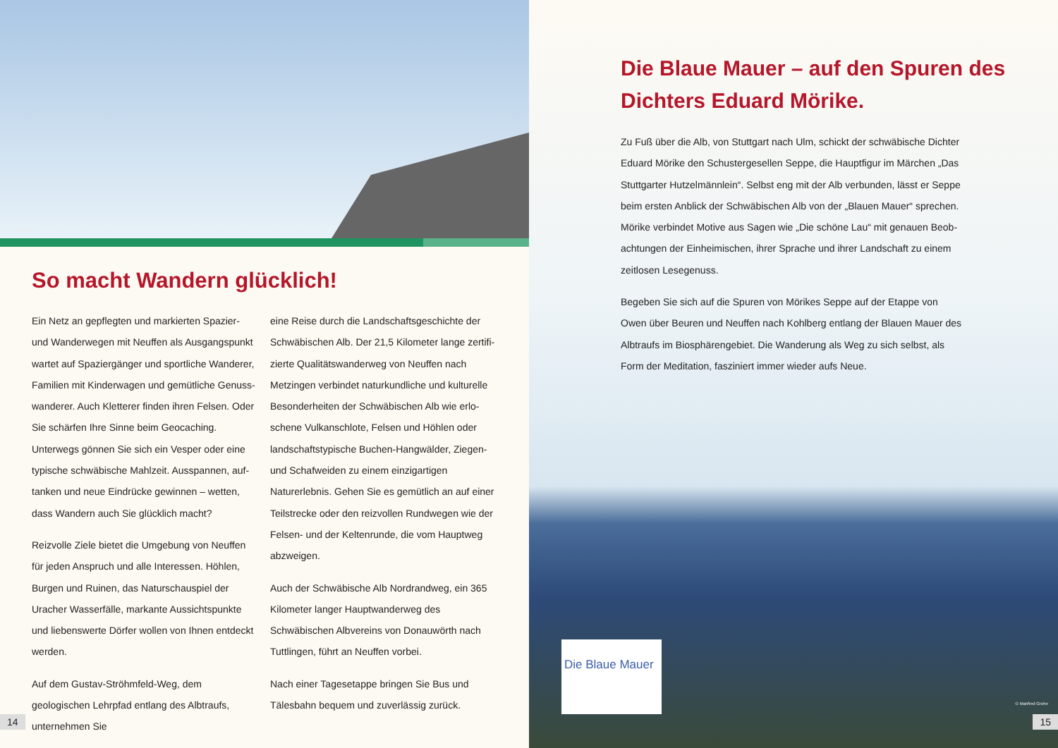© Steve Cole
So macht Wandern glücklich!
Ein Netz an gepflegten und markierten Spazier- und Wanderwegen mit Neuffen als Ausgangspunkt wartet auf Spaziergänger und sportliche Wanderer, Familien mit Kinderwagen und gemütliche Genuss­wanderer. Auch Kletterer finden ihren Felsen. Oder Sie schärfen Ihre Sinne beim Geocaching. Unterwegs gönnen Sie sich ein Vesper oder eine typische schwäbische Mahlzeit. Ausspannen, auf­tanken und neue Eindrücke gewinnen – wetten, dass Wandern auch Sie glücklich macht?
Reizvolle Ziele bietet die Umgebung von Neuffen für jeden Anspruch und alle Interessen. Höhlen, Burgen und Ruinen, das Naturschauspiel der Uracher Was­serfälle, markante Aussichtspunkte und liebenswerte Dörfer wollen von Ihnen entdeckt werden.
Auf dem Gustav-Ströhmfeld-Weg, dem geologischen Lehrpfad entlang des Albtraufs, unternehmen Sie
eine Reise durch die Landschaftsgeschichte der Schwäbischen Alb. Der 21,5 Kilometer lange zertifi­zierte Qualitätswanderweg von Neuffen nach Metzingen verbindet naturkundliche und kulturelle Besonderheiten der Schwäbischen Alb wie erlo­schene Vulkanschlote, Felsen und Höhlen oder land­schaftstypische Buchen-Hangwälder, Ziegen- und Schafweiden zu einem einzigartigen Naturerlebnis. Gehen Sie es gemütlich an auf einer Teilstrecke oder den reizvollen Rundwegen wie der Felsen- und der Keltenrunde, die vom Hauptweg abzweigen.
Auch der Schwäbische Alb Nordrandweg, ein 365 Kilometer langer Hauptwanderweg des Schwäbischen Albvereins von Donauwörth nach Tuttlingen, führt an Neuffen vorbei.
Nach einer Tagesetappe bringen Sie Bus und Tälesbahn bequem und zuverlässig zurück.
14
Die Blaue Mauer – auf den Spuren des Dichters Eduard Mörike.
Zu Fuß über die Alb, von Stuttgart nach Ulm, schickt der schwäbische Dichter Eduard Mörike den Schustergesellen Seppe, die Hauptfigur im Märchen „Das Stuttgarter Hutzelmännlein“. Selbst eng mit der Alb verbunden, lässt er Seppe beim ersten Anblick der Schwäbischen Alb von der „Blauen Mauer“ sprechen. Mörike verbindet Motive aus Sagen wie „Die schöne Lau“ mit genauen Beob­achtungen der Einheimischen, ihrer Sprache und ihrer Landschaft zu einem zeitlosen Lesegenuss.
Begeben Sie sich auf die Spuren von Mörikes Seppe auf der Etappe von Owen über Beuren und Neuffen nach Kohlberg entlang der Blauen Mauer des Albtraufs im Biosphärengebiet. Die Wanderung als Weg zu sich selbst, als Form der Meditation, fasziniert immer wieder aufs Neue.
Die Blaue Mauer
© Manfred Grohe
15